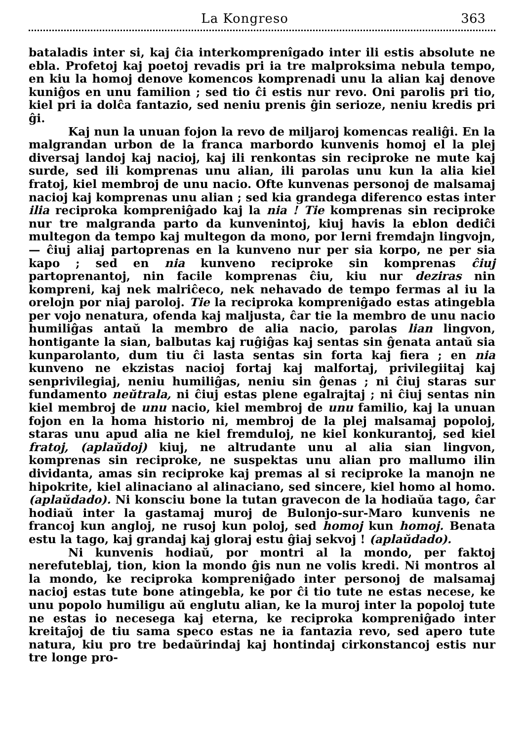La Kongreso 363
bataladis inter si, kaj ĉia interkomprenîgado inter ili estis absolute ne ebla. Profetoj kaj poetoj revadis pri ia tre malproksima nebula tempo, en kiu la homoj denove komencos komprenadi unu la alian kaj denove kuniĝos en unu familion ; sed tio ĉi estis nur revo. Oni parolis pri tio, kiel pri ia dolĉa fantazio, sed neniu prenis ĝin serioze, neniu kredis pri ĝi.
Kaj nun la unuan fojon la revo de miljaroj komencas realiĝi. En la malgrandan urbon de la franca marbordo kunvenis homoj el la plej diversaj landoj kaj nacioj, kaj ili renkontas sin reciproke ne mute kaj surde, sed ili komprenas unu alian, ili parolas unu kun la alia kiel fratoj, kiel membroj de unu nacio. Ofte kunvenas personoj de malsamaj nacioj kaj komprenas unu alian ; sed kia grandega diferenco estas inter ilia reciproka kompreniĝado kaj la nia ! Tie komprenas sin reciproke nur tre malgranda parto da kunvenintoj, kiuj havis la eblon dediĉi multegon da tempo kaj multegon da mono, por lerni fremdajn lingvojn, — ĉiuj aliaj partoprenas en la kunveno nur per sia korpo, ne per sia kapo ; sed en nia kunveno reciproke sin komprenas ĉiuj partoprenantoj, nin facile komprenas ĉiu, kiu nur deziras nin kompreni, kaj nek malriĉeco, nek nehavado de tempo fermas al iu la orelojn por niaj paroloj. Tie la reciproka kompreniĝado estas atingebla per vojo nenatura, ofenda kaj maljusta, ĉar tie la membro de unu nacio humiliĝas antaŭ la membro de alia nacio, parolas lian lingvon, hontigante la sian, balbutas kaj ruĝiĝas kaj sentas sin ĝenata antaŭ sia kunparolanto, dum tiu ĉi lasta sentas sin forta kaj fiera ; en nia kunveno ne ekzistas nacioj fortaj kaj malfortaj, privilegiitaj kaj senprivilegiaj, neniu humiliĝas, neniu sin ĝenas ; ni ĉiuj staras sur fundamento neŭtrala, ni ĉiuj estas plene egalrajtaj ; ni ĉiuj sentas nin kiel membroj de unu nacio, kiel membroj de unu familio, kaj la unuan fojon en la homa historio ni, membroj de la plej malsamaj popoloj, staras unu apud alia ne kiel fremduloj, ne kiel konkurantoj, sed kiel fratoj, (aplaŭdoj) kiuj, ne altrudante unu al alia sian lingvon, komprenas sin reciproke, ne suspektas unu alian pro mallumo ilin dividanta, amas sin reciproke kaj premas al si reciproke la manojn ne hipokrite, kiel alinaciano al alinaciano, sed sincere, kiel homo al homo. (aplaŭdado). Ni konsciu bone la tutan gravecon de la hodiaŭa tago, ĉar hodiaŭ inter la gastamaj muroj de Bulonjo-sur-Maro kunvenis ne francoj kun angloj, ne rusoj kun poloj, sed homoj kun homoj. Benata estu la tago, kaj grandaj kaj gloraj estu ĝiaj sekvoj ! (aplaŭdado).
Ni kunvenis hodiaŭ, por montri al la mondo, per faktoj nerefuteblaj, tion, kion la mondo ĝis nun ne volis kredi. Ni montros al la mondo, ke reciproka kompreniĝado inter personoj de malsamaj nacioj estas tute bone atingebla, ke por ĉi tio tute ne estas necese, ke unu popolo humiligu aŭ englutu alian, ke la muroj inter la popoloj tute ne estas io necesega kaj eterna, ke reciproka kompreniĝado inter kreitaĵoj de tiu sama speco estas ne ia fantazia revo, sed apero tute natura, kiu pro tre bedaŭrindaj kaj hontindaj cirkonstancoj estis nur tre longe pro-